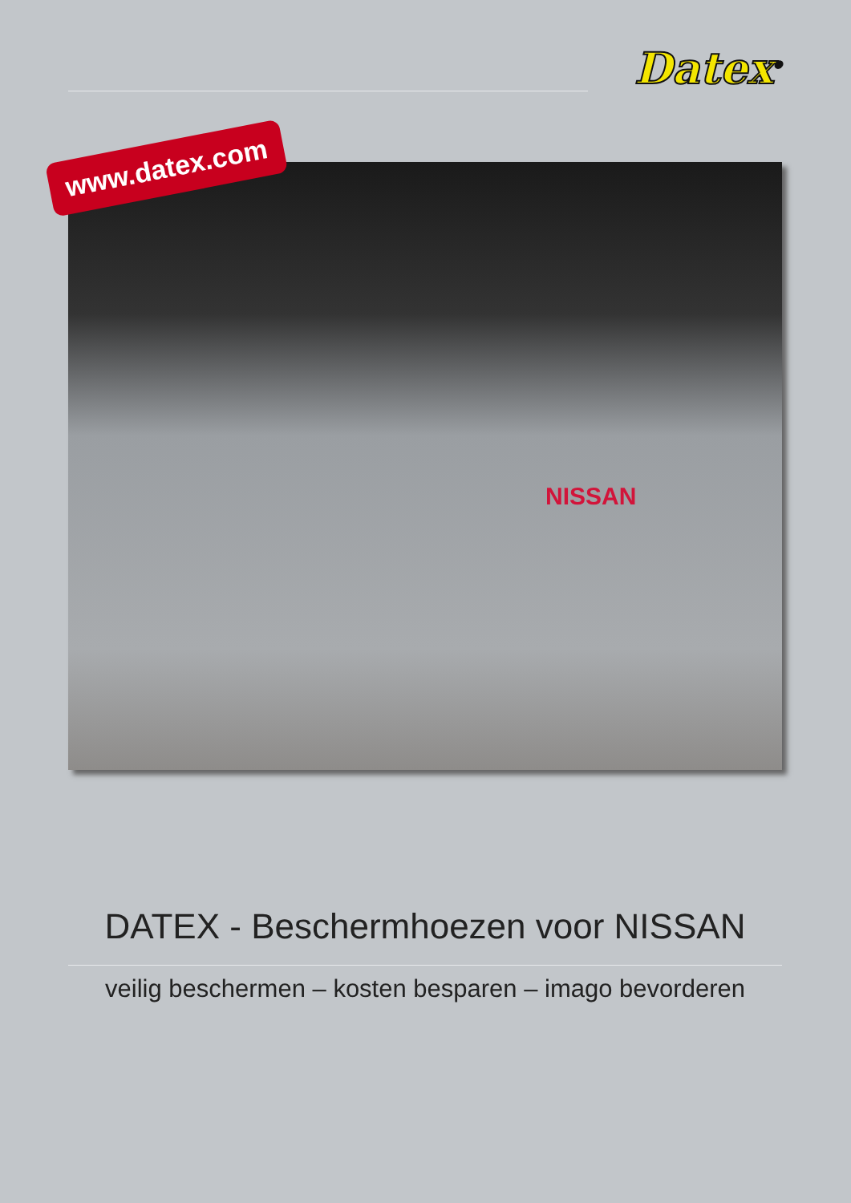Datex<sup>®</sup>
NISSAN
www.datex.com
DATEX - Beschermhoezen voor NISSAN
veilig beschermen – kosten besparen – imago bevorderen